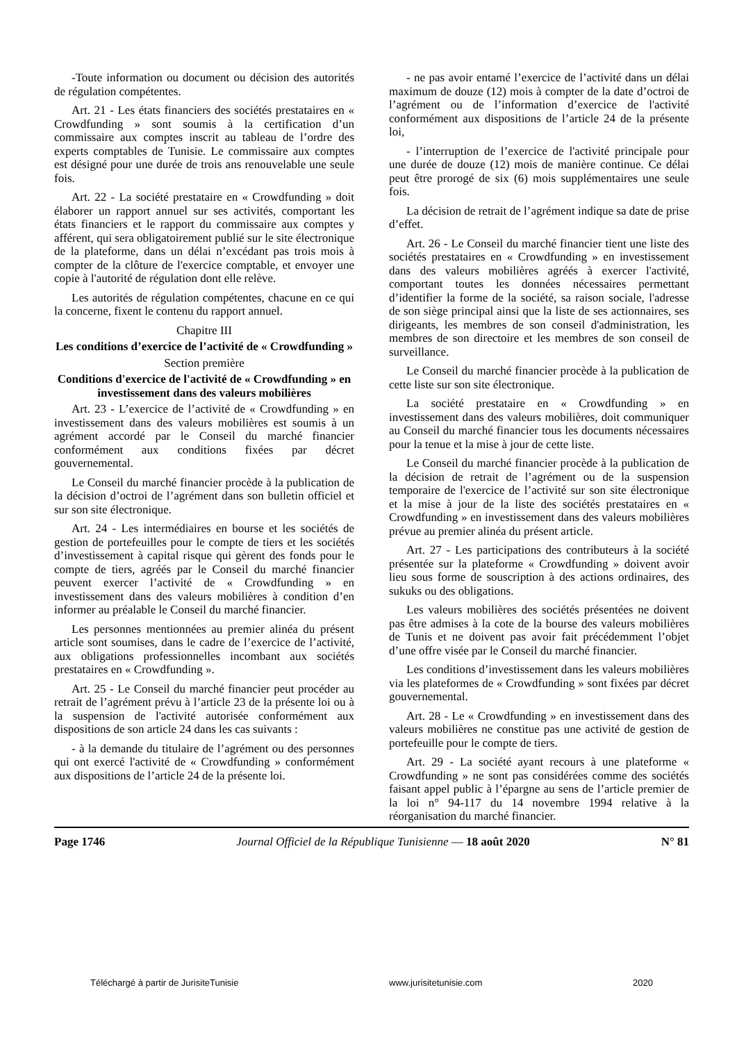-Toute information ou document ou décision des autorités de régulation compétentes.
Art. 21 - Les états financiers des sociétés prestataires en « Crowdfunding » sont soumis à la certification d’un commissaire aux comptes inscrit au tableau de l’ordre des experts comptables de Tunisie. Le commissaire aux comptes est désigné pour une durée de trois ans renouvelable une seule fois.
Art. 22 - La société prestataire en « Crowdfunding » doit élaborer un rapport annuel sur ses activités, comportant les états financiers et le rapport du commissaire aux comptes y afférent, qui sera obligatoirement publié sur le site électronique de la plateforme, dans un délai n’excédant pas trois mois à compter de la clôture de l'exercice comptable, et envoyer une copie à l'autorité de régulation dont elle relève.
Les autorités de régulation compétentes, chacune en ce qui la concerne, fixent le contenu du rapport annuel.
Chapitre III
Les conditions d’exercice de l’activité de « Crowdfunding »
Section première
Conditions d'exercice de l'activité de « Crowdfunding » en investissement dans des valeurs mobilières
Art. 23 - L’exercice de l’activité de « Crowdfunding » en investissement dans des valeurs mobilières est soumis à un agrément accordé par le Conseil du marché financier conformément aux conditions fixées par décret gouvernemental.
Le Conseil du marché financier procède à la publication de la décision d’octroi de l’agrément dans son bulletin officiel et sur son site électronique.
Art. 24 - Les intermédiaires en bourse et les sociétés de gestion de portefeuilles pour le compte de tiers et les sociétés d’investissement à capital risque qui gèrent des fonds pour le compte de tiers, agréés par le Conseil du marché financier peuvent exercer l’activité de « Crowdfunding » en investissement dans des valeurs mobilières à condition d’en informer au préalable le Conseil du marché financier.
Les personnes mentionnées au premier alinéa du présent article sont soumises, dans le cadre de l’exercice de l’activité, aux obligations professionnelles incombant aux sociétés prestataires en « Crowdfunding ».
Art. 25 - Le Conseil du marché financier peut procéder au retrait de l’agrément prévu à l’article 23 de la présente loi ou à la suspension de l'activité autorisée conformément aux dispositions de son article 24 dans les cas suivants :
- à la demande du titulaire de l’agrément ou des personnes qui ont exercé l'activité de « Crowdfunding » conformément aux dispositions de l’article 24 de la présente loi.
- ne pas avoir entamé l’exercice de l’activité dans un délai maximum de douze (12) mois à compter de la date d’octroi de l’agrément ou de l’information d’exercice de l'activité conformément aux dispositions de l’article 24 de la présente loi,
- l’interruption de l’exercice de l'activité principale pour une durée de douze (12) mois de manière continue. Ce délai peut être prorogé de six (6) mois supplémentaires une seule fois.
La décision de retrait de l’agrément indique sa date de prise d’effet.
Art. 26 - Le Conseil du marché financier tient une liste des sociétés prestataires en « Crowdfunding » en investissement dans des valeurs mobilières agréés à exercer l'activité, comportant toutes les données nécessaires permettant d’identifier la forme de la société, sa raison sociale, l'adresse de son siège principal ainsi que la liste de ses actionnaires, ses dirigeants, les membres de son conseil d'administration, les membres de son directoire et les membres de son conseil de surveillance.
Le Conseil du marché financier procède à la publication de cette liste sur son site électronique.
La société prestataire en « Crowdfunding » en investissement dans des valeurs mobilières, doit communiquer au Conseil du marché financier tous les documents nécessaires pour la tenue et la mise à jour de cette liste.
Le Conseil du marché financier procède à la publication de la décision de retrait de l’agrément ou de la suspension temporaire de l'exercice de l’activité sur son site électronique et la mise à jour de la liste des sociétés prestataires en « Crowdfunding » en investissement dans des valeurs mobilières prévue au premier alinéa du présent article.
Art. 27 - Les participations des contributeurs à la société présentée sur la plateforme « Crowdfunding » doivent avoir lieu sous forme de souscription à des actions ordinaires, des sukuks ou des obligations.
Les valeurs mobilières des sociétés présentées ne doivent pas être admises à la cote de la bourse des valeurs mobilières de Tunis et ne doivent pas avoir fait précédemment l’objet d’une offre visée par le Conseil du marché financier.
Les conditions d’investissement dans les valeurs mobilières via les plateformes de « Crowdfunding » sont fixées par décret gouvernemental.
Art. 28 - Le « Crowdfunding » en investissement dans des valeurs mobilières ne constitue pas une activité de gestion de portefeuille pour le compte de tiers.
Art. 29 - La société ayant recours à une plateforme « Crowdfunding » ne sont pas considérées comme des sociétés faisant appel public à l’épargne au sens de l’article premier de la loi n° 94-117 du 14 novembre 1994 relative à la réorganisation du marché financier.
Page 1746 Journal Officiel de la République Tunisienne — 18 août 2020 N° 81
Téléchargé à partir de JurisiteTunisie www.jurisitetunisie.com 2020